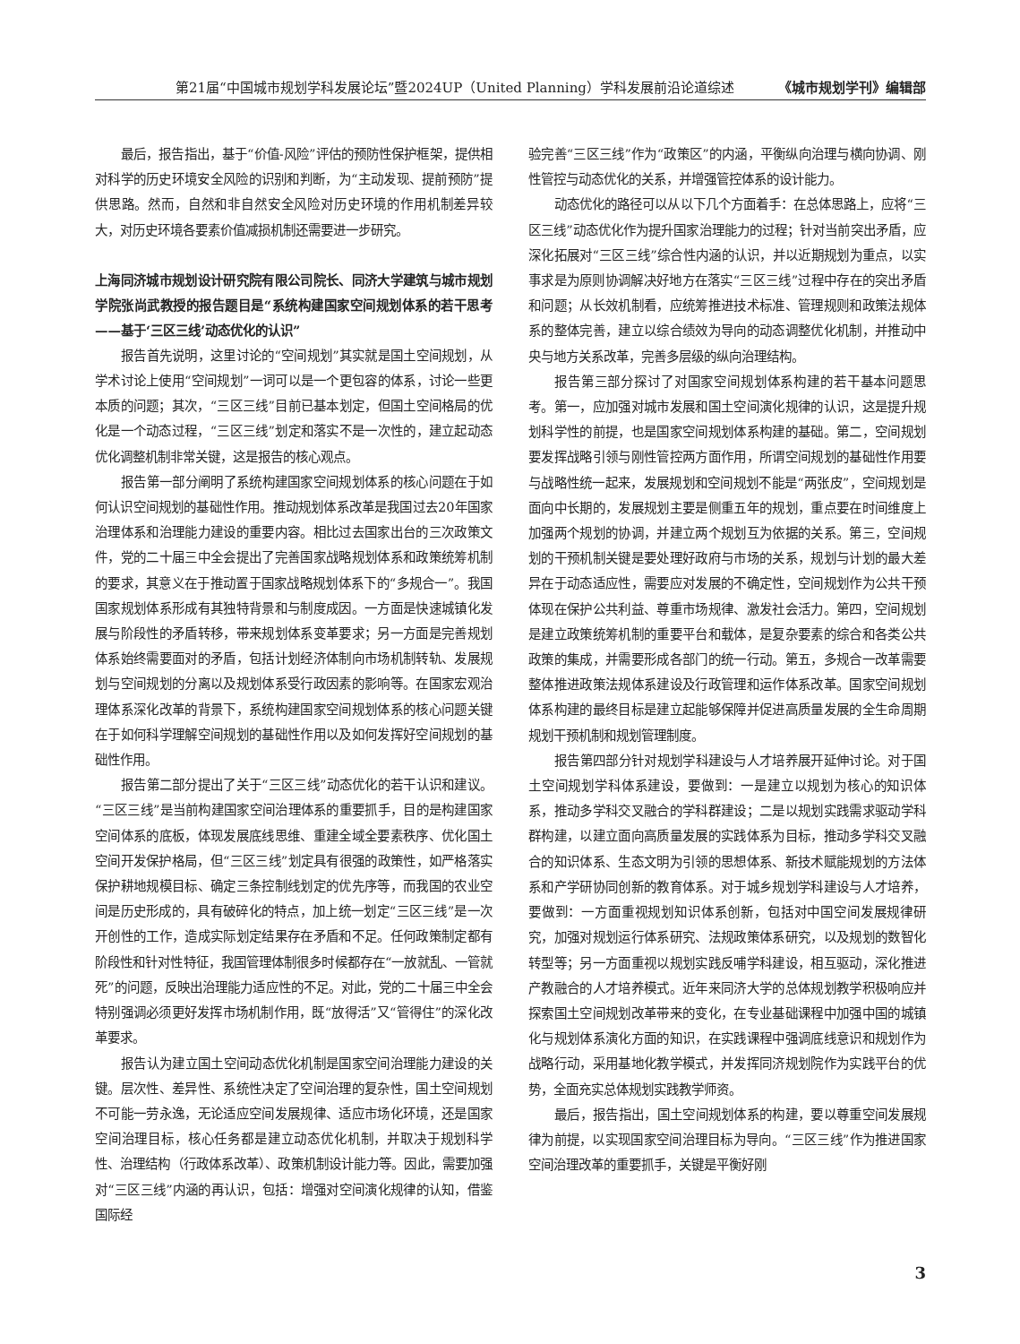第21届“中国城市规划学科发展论坛”暨2024UP（United Planning）学科发展前沿论道综述 《城市规划学刊》编辑部
最后，报告指出，基于“价值-风险”评估的预防性保护框架，提供相对科学的历史环境安全风险的识别和判断，为“主动发现、提前预防”提供思路。然而，自然和非自然安全风险对历史环境的作用机制差异较大，对历史环境各要素价值减损机制还需要进一步研究。
上海同济城市规划设计研究院有限公司院长、同济大学建筑与城市规划学院张尚武教授的报告题目是“系统构建国家空间规划体系的若干思考——基于‘三区三线’动态优化的认识”
报告首先说明，这里讨论的“空间规划”其实就是国土空间规划，从学术讨论上使用“空间规划”一词可以是一个更包容的体系，讨论一些更本质的问题；其次，“三区三线”目前已基本划定，但国土空间格局的优化是一个动态过程，“三区三线”划定和落实不是一次性的，建立起动态优化调整机制非常关键，这是报告的核心观点。
报告第一部分阐明了系统构建国家空间规划体系的核心问题在于如何认识空间规划的基础性作用。推动规划体系改革是我国过去20年国家治理体系和治理能力建设的重要内容。相比过去国家出台的三次政策文件，党的二十届三中全会提出了完善国家战略规划体系和政策统筹机制的要求，其意义在于推动置于国家战略规划体系下的“多规合一”。我国国家规划体系形成有其独特背景和与制度成因。一方面是快速城镇化发展与阶段性的矛盾转移，带来规划体系变革要求；另一方面是完善规划体系始终需要面对的矛盾，包括计划经济体制向市场机制转轨、发展规划与空间规划的分离以及规划体系受行政因素的影响等。在国家宏观治理体系深化改革的背景下，系统构建国家空间规划体系的核心问题关键在于如何科学理解空间规划的基础性作用以及如何发挥好空间规划的基础性作用。
报告第二部分提出了关于“三区三线”动态优化的若干认识和建议。“三区三线”是当前构建国家空间治理体系的重要抓手，目的是构建国家空间体系的底板，体现发展底线思维、重建全域全要素秩序、优化国土空间开发保护格局，但“三区三线”划定具有很强的政策性，如严格落实保护耕地规模目标、确定三条控制线划定的优先序等，而我国的农业空间是历史形成的，具有破碎化的特点，加上统一划定“三区三线”是一次开创性的工作，造成实际划定结果存在矛盾和不足。任何政策制定都有阶段性和针对性特征，我国管理体制很多时候都存在“一放就乱、一管就死”的问题，反映出治理能力适应性的不足。对此，党的二十届三中全会特别强调必须更好发挥市场机制作用，既“放得活”又“管得住”的深化改革要求。
报告认为建立国土空间动态优化机制是国家空间治理能力建设的关键。层次性、差异性、系统性决定了空间治理的复杂性，国土空间规划不可能一劳永逸，无论适应空间发展规律、适应市场化环境，还是国家空间治理目标，核心任务都是建立动态优化机制，并取决于规划科学性、治理结构（行政体系改革）、政策机制设计能力等。因此，需要加强对“三区三线”内涵的再认识，包括：增强对空间演化规律的认知，借鉴国际经
验完善“三区三线”作为“政策区”的内涵，平衡纵向治理与横向协调、刚性管控与动态优化的关系，并增强管控体系的设计能力。
动态优化的路径可以从以下几个方面着手：在总体思路上，应将“三区三线”动态优化作为提升国家治理能力的过程；针对当前突出矛盾，应深化拓展对“三区三线”综合性内涵的认识，并以近期规划为重点，以实事求是为原则协调解决好地方在落实“三区三线”过程中存在的突出矛盾和问题；从长效机制看，应统筹推进技术标准、管理规则和政策法规体系的整体完善，建立以综合绩效为导向的动态调整优化机制，并推动中央与地方关系改革，完善多层级的纵向治理结构。
报告第三部分探讨了对国家空间规划体系构建的若干基本问题思考。第一，应加强对城市发展和国土空间演化规律的认识，这是提升规划科学性的前提，也是国家空间规划体系构建的基础。第二，空间规划要发挥战略引领与刚性管控两方面作用，所谓空间规划的基础性作用要与战略性统一起来，发展规划和空间规划不能是“两张皮”，空间规划是面向中长期的，发展规划主要是侧重五年的规划，重点要在时间维度上加强两个规划的协调，并建立两个规划互为依据的关系。第三，空间规划的干预机制关键是要处理好政府与市场的关系，规划与计划的最大差异在于动态适应性，需要应对发展的不确定性，空间规划作为公共干预体现在保护公共利益、尊重市场规律、激发社会活力。第四，空间规划是建立政策统筹机制的重要平台和载体，是复杂要素的综合和各类公共政策的集成，并需要形成各部门的统一行动。第五，多规合一改革需要整体推进政策法规体系建设及行政管理和运作体系改革。国家空间规划体系构建的最终目标是建立起能够保障并促进高质量发展的全生命周期规划干预机制和规划管理制度。
报告第四部分针对规划学科建设与人才培养展开延伸讨论。对于国土空间规划学科体系建设，要做到：一是建立以规划为核心的知识体系，推动多学科交叉融合的学科群建设；二是以规划实践需求驱动学科群构建，以建立面向高质量发展的实践体系为目标，推动多学科交叉融合的知识体系、生态文明为引领的思想体系、新技术赋能规划的方法体系和产学研协同创新的教育体系。对于城乡规划学科建设与人才培养，要做到：一方面重视规划知识体系创新，包括对中国空间发展规律研究，加强对规划运行体系研究、法规政策体系研究，以及规划的数智化转型等；另一方面重视以规划实践反哺学科建设，相互驱动，深化推进产教融合的人才培养模式。近年来同济大学的总体规划教学积极响应并探索国土空间规划改革带来的变化，在专业基础课程中加强中国的城镇化与规划体系演化方面的知识，在实践课程中强调底线意识和规划作为战略行动，采用基地化教学模式，并发挥同济规划院作为实践平台的优势，全面充实总体规划实践教学师资。
最后，报告指出，国土空间规划体系的构建，要以尊重空间发展规律为前提，以实现国家空间治理目标为导向。“三区三线”作为推进国家空间治理改革的重要抓手，关键是平衡好刚
3